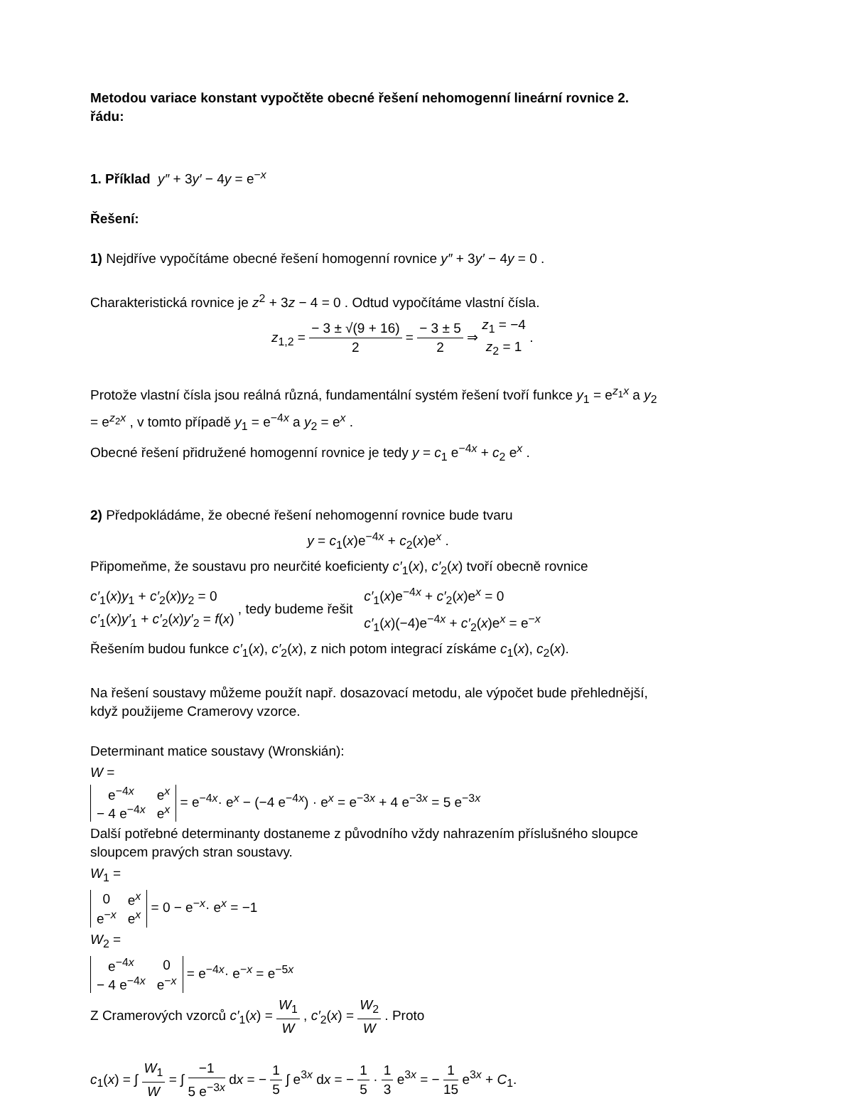Metodou variace konstant vypočtěte obecné řešení nehomogenní lineární rovnice 2. řádu:
1. Příklad y″ + 3y′ − 4y = e<sup>−x</sup>
Řešení:
1) Nejdříve vypočítáme obecné řešení homogenní rovnice y″ + 3y′ − 4y = 0 .
Charakteristická rovnice je z<sup>2</sup> + 3z − 4 = 0 . Odtud vypočítáme vlastní čísla.
z<sub>1,2</sub> = − 3 ± √(9 + 16) 2 = − 3 ± 5 2 ⇒ z<sub>1</sub> = −4 z<sub>2</sub> = 1 .
Protože vlastní čísla jsou reálná různá, fundamentální systém řešení tvoří funkce y<sub>1</sub> = e<sup>z<sub>1</sub>x</sup> a y<sub>2</sub> = e<sup>z<sub>2</sub>x</sup> , v tomto případě y<sub>1</sub> = e<sup>−4x</sup> a y<sub>2</sub> = e<sup>x</sup> .
Obecné řešení přidružené homogenní rovnice je tedy y = c<sub>1</sub> e<sup>−4x</sup> + c<sub>2</sub> e<sup>x</sup> .
2) Předpokládáme, že obecné řešení nehomogenní rovnice bude tvaru
y = c<sub>1</sub>(x)e<sup>−4x</sup> + c<sub>2</sub>(x)e<sup>x</sup> .
Připomeňme, že soustavu pro neurčité koeficienty c′<sub>1</sub>(x), c′<sub>2</sub>(x) tvoří obecně rovnice
c′<sub>1</sub>(x)y<sub>1</sub> + c′<sub>2</sub>(x)y<sub>2</sub> = 0 c′<sub>1</sub>(x)y′<sub>1</sub> + c′<sub>2</sub>(x)y′<sub>2</sub> = f(x) , tedy budeme řešit c′<sub>1</sub>(x)e<sup>−4x</sup> + c′<sub>2</sub>(x)e<sup>x</sup> = 0 c′<sub>1</sub>(x)(−4)e<sup>−4x</sup> + c′<sub>2</sub>(x)e<sup>x</sup> = e<sup>−x</sup>
Řešením budou funkce c′<sub>1</sub>(x), c′<sub>2</sub>(x), z nich potom integrací získáme c<sub>1</sub>(x), c<sub>2</sub>(x).
Na řešení soustavy můžeme použít např. dosazovací metodu, ale výpočet bude přehlednější, když použijeme Cramerovy vzorce.
Determinant matice soustavy (Wronskián):
W =
| e<sup>−4x</sup> | e<sup>x</sup> |
| − 4 e<sup>−4x</sup> | e<sup>x</sup> |
= e<sup>−4x</sup>· e<sup>x</sup> − (−4 e<sup>−4x</sup>) · e<sup>x</sup> = e<sup>−3x</sup> + 4 e<sup>−3x</sup> = 5 e<sup>−3x</sup>
Další potřebné determinanty dostaneme z původního vždy nahrazením příslušného sloupce sloupcem pravých stran soustavy.
W<sub>1</sub> =
| 0 | e<sup>x</sup> |
| e<sup>−x</sup> | e<sup>x</sup> |
= 0 − e<sup>−x</sup>· e<sup>x</sup> = −1
W<sub>2</sub> =
| e<sup>−4x</sup> | 0 |
| − 4 e<sup>−4x</sup> | e<sup>−x</sup> |
= e<sup>−4x</sup>· e<sup>−x</sup> = e<sup>−5x</sup>
Z Cramerových vzorců c′<sub>1</sub>(x) = W<sub>1</sub> W , c′<sub>2</sub>(x) = W<sub>2</sub> W . Proto
c<sub>1</sub>(x) = ∫ W<sub>1</sub> W = ∫ −1 5 e<sup>−3x</sup> dx = − 1 5 ∫ e<sup>3x</sup> dx = − 1 5 · 1 3 e<sup>3x</sup> = − 1 15 e<sup>3x</sup> + C<sub>1</sub>.